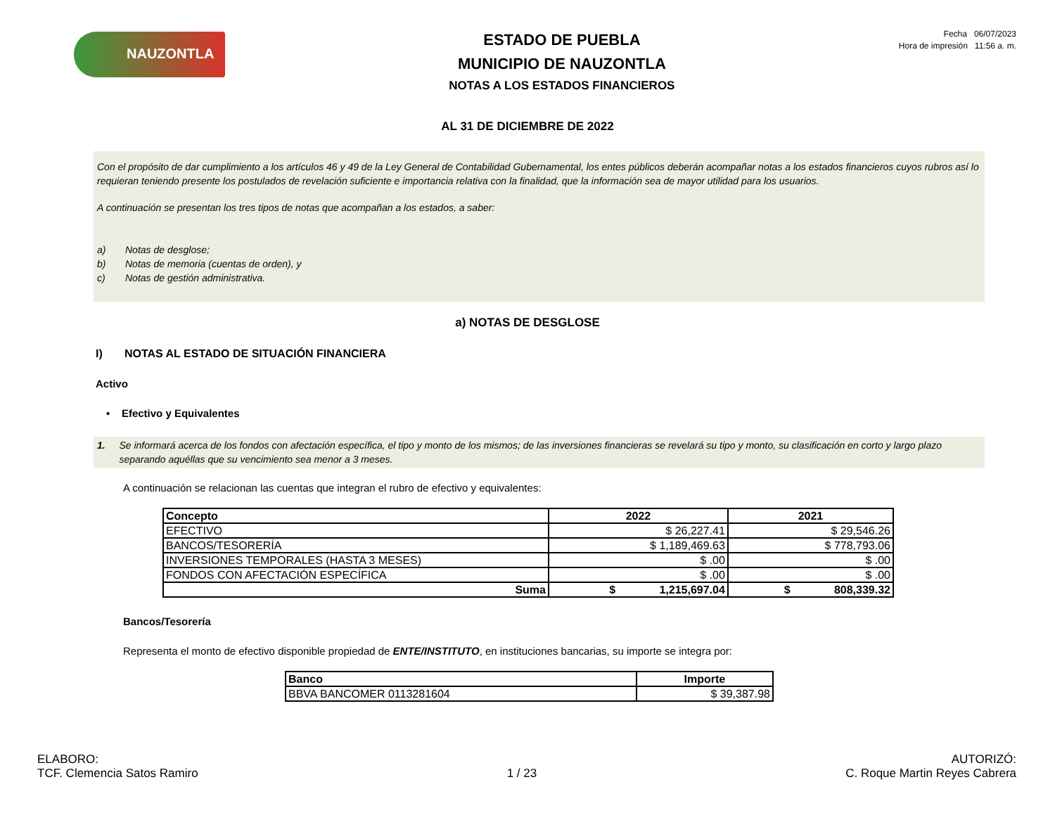NAUZONTLA
ESTADO DE PUEBLA
MUNICIPIO DE NAUZONTLA
NOTAS A LOS ESTADOS FINANCIEROS
Fecha 06/07/2023
Hora de impresión 11:56 a. m.
AL 31 DE DICIEMBRE DE 2022
Con el propósito de dar cumplimiento a los artículos 46 y 49 de la Ley General de Contabilidad Gubernamental, los entes públicos deberán acompañar notas a los estados financieros cuyos rubros así lo requieran teniendo presente los postulados de revelación suficiente e importancia relativa con la finalidad, que la información sea de mayor utilidad para los usuarios.
A continuación se presentan los tres tipos de notas que acompañan a los estados, a saber:
a) Notas de desglose;
b) Notas de memoria (cuentas de orden), y
c) Notas de gestión administrativa.
a) NOTAS DE DESGLOSE
I) NOTAS AL ESTADO DE SITUACIÓN FINANCIERA
Activo
• Efectivo y Equivalentes
1. Se informará acerca de los fondos con afectación específica, el tipo y monto de los mismos; de las inversiones financieras se revelará su tipo y monto, su clasificación en corto y largo plazo separando aquéllas que su vencimiento sea menor a 3 meses.
A continuación se relacionan las cuentas que integran el rubro de efectivo y equivalentes:
| Concepto | 2022 | 2021 |
| --- | --- | --- |
| EFECTIVO | $ 26,227.41 | $ 29,546.26 |
| BANCOS/TESORERÍA | $ 1,189,469.63 | $ 778,793.06 |
| INVERSIONES TEMPORALES (HASTA 3 MESES) | $ .00 | $ .00 |
| FONDOS CON AFECTACIÓN ESPECÍFICA | $ .00 | $ .00 |
| Suma | $ 1,215,697.04 | $ 808,339.32 |
Bancos/Tesorería
Representa el monto de efectivo disponible propiedad de ENTE/INSTITUTO, en instituciones bancarias, su importe se integra por:
| Banco | Importe |
| --- | --- |
| BBVA BANCOMER 0113281604 | $ 39,387.98 |
ELABORO:
TCF. Clemencia Satos Ramiro
1 / 23
AUTORIZÓ:
C. Roque Martin Reyes Cabrera